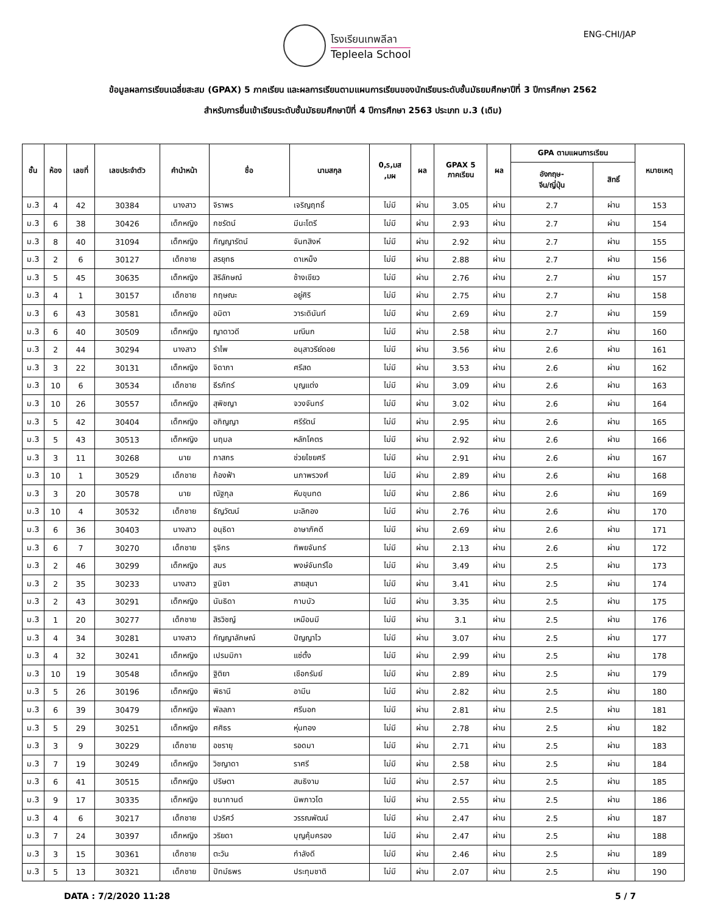โรงเรียนเทพลีลา
Tepleela School
ENG-CHI/JAP
ข้อมูลผลการเรียนเฉลี่ยสะสม (GPAX) 5 ภาคเรียน และผลการเรียนตามแผนการเรียนของนักเรียนระดับชั้นมัธยมศึกษาปีที่ 3 ปีการศึกษา 2562
สำหรับการยื่นเข้าเรียนระดับชั้นมัธยมศึกษาปีที่ 4 ปีการศึกษา 2563 ประเภท ม.3 (เดิม)
| ชั้น | ห้อง | เลขที่ | เลขประจำตัว | คำนำหน้า | ชื่อ | นามสกุล | 0,ร,มส ,มผ | ผล | GPAX 5 ภาคเรียน | ผล | GPA ตามแผนการเรียน | | หมายเหตุ |
| --- | --- | --- | --- | --- | --- | --- | --- | --- | --- | --- | --- | --- | --- |
| | | | | | | | | | | | อังกฤษ- จีน/ญี่ปุ่น | สิทธิ์ | |
| ม.3 | 4 | 42 | 30384 | นางสาว | จิราพร | เจริญฤทธิ์ | ไม่มี | ผ่าน | 3.05 | ผ่าน | 2.7 | ผ่าน | 153 |
| ม.3 | 6 | 38 | 30426 | เด็กหญิง | กชรัตน์ | มีนะโตรี | ไม่มี | ผ่าน | 2.93 | ผ่าน | 2.7 | ผ่าน | 154 |
| ม.3 | 8 | 40 | 31094 | เด็กหญิง | กัญญารัตน์ | จันทสิงห์ | ไม่มี | ผ่าน | 2.92 | ผ่าน | 2.7 | ผ่าน | 155 |
| ม.3 | 2 | 6 | 30127 | เด็กชาย | สรยุทธ | ดาเหม็ง | ไม่มี | ผ่าน | 2.88 | ผ่าน | 2.7 | ผ่าน | 156 |
| ม.3 | 5 | 45 | 30635 | เด็กหญิง | สิริลักษณ์ | ช้างเขียว | ไม่มี | ผ่าน | 2.76 | ผ่าน | 2.7 | ผ่าน | 157 |
| ม.3 | 4 | 1 | 30157 | เด็กชาย | กฤษณะ | อยู่ศิริ | ไม่มี | ผ่าน | 2.75 | ผ่าน | 2.7 | ผ่าน | 158 |
| ม.3 | 6 | 43 | 30581 | เด็กหญิง | อมิตา | วาระดินันท์ | ไม่มี | ผ่าน | 2.69 | ผ่าน | 2.7 | ผ่าน | 159 |
| ม.3 | 6 | 40 | 30509 | เด็กหญิง | ญาดาวดี | มณีนก | ไม่มี | ผ่าน | 2.58 | ผ่าน | 2.7 | ผ่าน | 160 |
| ม.3 | 2 | 44 | 30294 | นางสาว | รำไพ | อนุสาวรีย์ดอย | ไม่มี | ผ่าน | 3.56 | ผ่าน | 2.6 | ผ่าน | 161 |
| ม.3 | 3 | 22 | 30131 | เด็กหญิง | จิดาภา | ศรีสด | ไม่มี | ผ่าน | 3.53 | ผ่าน | 2.6 | ผ่าน | 162 |
| ม.3 | 10 | 6 | 30534 | เด็กชาย | ธีรภัทร์ | บุญแต่ง | ไม่มี | ผ่าน | 3.09 | ผ่าน | 2.6 | ผ่าน | 163 |
| ม.3 | 10 | 26 | 30557 | เด็กหญิง | สุพิชญา | จวงจันทร์ | ไม่มี | ผ่าน | 3.02 | ผ่าน | 2.6 | ผ่าน | 164 |
| ม.3 | 5 | 42 | 30404 | เด็กหญิง | อภิญญา | ศรีรัตน์ | ไม่มี | ผ่าน | 2.95 | ผ่าน | 2.6 | ผ่าน | 165 |
| ม.3 | 5 | 43 | 30513 | เด็กหญิง | นฤมล | หลักโคตร | ไม่มี | ผ่าน | 2.92 | ผ่าน | 2.6 | ผ่าน | 166 |
| ม.3 | 3 | 11 | 30268 | นาย | ภาสกร | ช่วยไชยศรี | ไม่มี | ผ่าน | 2.91 | ผ่าน | 2.6 | ผ่าน | 167 |
| ม.3 | 10 | 1 | 30529 | เด็กชาย | ก้องฟ้า | นภาพรวงศ์ | ไม่มี | ผ่าน | 2.89 | ผ่าน | 2.6 | ผ่าน | 168 |
| ม.3 | 3 | 20 | 30578 | นาย | ณัฐกุล | หีบขุนทด | ไม่มี | ผ่าน | 2.86 | ผ่าน | 2.6 | ผ่าน | 169 |
| ม.3 | 10 | 4 | 30532 | เด็กชาย | ธัญวัฒน์ | มะลิกอง | ไม่มี | ผ่าน | 2.76 | ผ่าน | 2.6 | ผ่าน | 170 |
| ม.3 | 6 | 36 | 30403 | นางสาว | อนุธิดา | อาษาภัคดี | ไม่มี | ผ่าน | 2.69 | ผ่าน | 2.6 | ผ่าน | 171 |
| ม.3 | 6 | 7 | 30270 | เด็กชาย | รุจิกร | ทิพยจันทร์ | ไม่มี | ผ่าน | 2.13 | ผ่าน | 2.6 | ผ่าน | 172 |
| ม.3 | 2 | 46 | 30299 | เด็กหญิง | สมร | พงษ์จันทร์โอ | ไม่มี | ผ่าน | 3.49 | ผ่าน | 2.5 | ผ่าน | 173 |
| ม.3 | 2 | 35 | 30233 | นางสาว | ฐนิชา | สายสุนา | ไม่มี | ผ่าน | 3.41 | ผ่าน | 2.5 | ผ่าน | 174 |
| ม.3 | 2 | 43 | 30291 | เด็กหญิง | นันธิดา | กาบบัว | ไม่มี | ผ่าน | 3.35 | ผ่าน | 2.5 | ผ่าน | 175 |
| ม.3 | 1 | 20 | 30277 | เด็กชาย | สิรวิชญ์ | เหมือนมี | ไม่มี | ผ่าน | 3.1 | ผ่าน | 2.5 | ผ่าน | 176 |
| ม.3 | 4 | 34 | 30281 | นางสาว | กัญญาลักษณ์ | ปัญญาไว | ไม่มี | ผ่าน | 3.07 | ผ่าน | 2.5 | ผ่าน | 177 |
| ม.3 | 4 | 32 | 30241 | เด็กหญิง | เปรมมิกา | แซ่ตั้ง | ไม่มี | ผ่าน | 2.99 | ผ่าน | 2.5 | ผ่าน | 178 |
| ม.3 | 10 | 19 | 30548 | เด็กหญิง | ฐิติยา | เชือกรัมย์ | ไม่มี | ผ่าน | 2.89 | ผ่าน | 2.5 | ผ่าน | 179 |
| ม.3 | 5 | 26 | 30196 | เด็กหญิง | พิธานี | อามีน | ไม่มี | ผ่าน | 2.82 | ผ่าน | 2.5 | ผ่าน | 180 |
| ม.3 | 6 | 39 | 30479 | เด็กหญิง | พัลลภา | ศรีนอก | ไม่มี | ผ่าน | 2.81 | ผ่าน | 2.5 | ผ่าน | 181 |
| ม.3 | 5 | 29 | 30251 | เด็กหญิง | ศศิธร | หุ่นทอง | ไม่มี | ผ่าน | 2.78 | ผ่าน | 2.5 | ผ่าน | 182 |
| ม.3 | 3 | 9 | 30229 | เด็กชาย | อชรายุ | รอดมา | ไม่มี | ผ่าน | 2.71 | ผ่าน | 2.5 | ผ่าน | 183 |
| ม.3 | 7 | 19 | 30249 | เด็กหญิง | วิชญาดา | ราศรี | ไม่มี | ผ่าน | 2.58 | ผ่าน | 2.5 | ผ่าน | 184 |
| ม.3 | 6 | 41 | 30515 | เด็กหญิง | ปริษตา | สนธิงาม | ไม่มี | ผ่าน | 2.57 | ผ่าน | 2.5 | ผ่าน | 185 |
| ม.3 | 9 | 17 | 30335 | เด็กหญิง | ชนากานต์ | นิพภาวโต | ไม่มี | ผ่าน | 2.55 | ผ่าน | 2.5 | ผ่าน | 186 |
| ม.3 | 4 | 6 | 30217 | เด็กชาย | ปวริศว์ | วรรณพัฒน์ | ไม่มี | ผ่าน | 2.47 | ผ่าน | 2.5 | ผ่าน | 187 |
| ม.3 | 7 | 24 | 30397 | เด็กหญิง | วริยดา | บุญคุ้มครอง | ไม่มี | ผ่าน | 2.47 | ผ่าน | 2.5 | ผ่าน | 188 |
| ม.3 | 3 | 15 | 30361 | เด็กชาย | ตะวัน | กำลังดี | ไม่มี | ผ่าน | 2.46 | ผ่าน | 2.5 | ผ่าน | 189 |
| ม.3 | 5 | 13 | 30321 | เด็กชาย | ปัทม์ธพร | ประทุมชาติ | ไม่มี | ผ่าน | 2.07 | ผ่าน | 2.5 | ผ่าน | 190 |
DATA : 7/2/2020 11:28 5 / 7